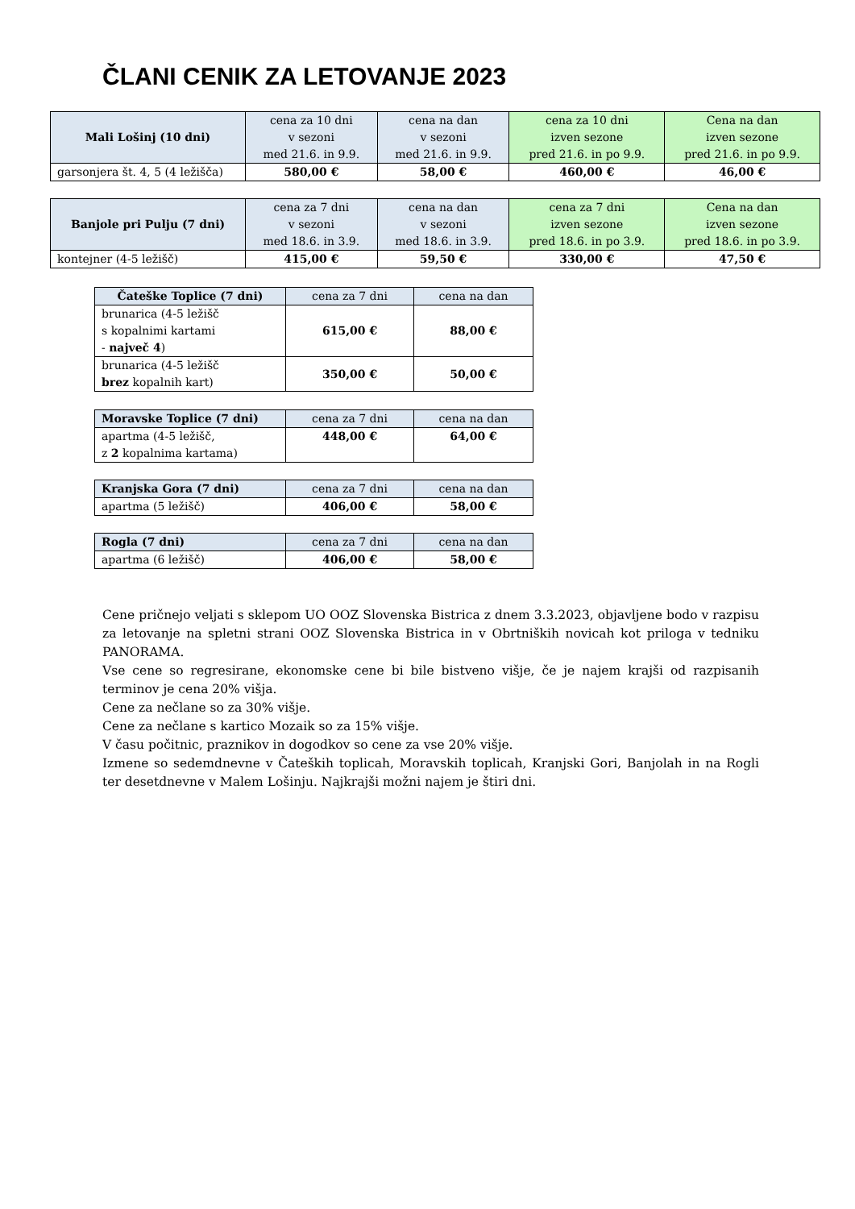ČLANI CENIK ZA LETOVANJE 2023
| Mali Lošinj (10 dni) | cena za 10 dni v sezoni med 21.6. in 9.9. | cena na dan v sezoni med 21.6. in 9.9. | cena za 10 dni izven sezone pred 21.6. in po 9.9. | Cena na dan izven sezone pred 21.6. in po 9.9. |
| --- | --- | --- | --- | --- |
| garsonjera št. 4, 5 (4 ležišča) | 580,00 € | 58,00 € | 460,00 € | 46,00 € |
| Banjole pri Pulju (7 dni) | cena za 7 dni v sezoni med 18.6. in 3.9. | cena na dan v sezoni med 18.6. in 3.9. | cena za 7 dni izven sezone pred 18.6. in po 3.9. | Cena na dan izven sezone pred 18.6. in po 3.9. |
| --- | --- | --- | --- | --- |
| kontejner (4-5 ležišč) | 415,00 € | 59,50 € | 330,00 € | 47,50 € |
| Čateške Toplice (7 dni) | cena za 7 dni | cena na dan |
| --- | --- | --- |
| brunarica (4-5 ležišč s kopalnimi kartami - največ 4 ) | 615,00 € | 88,00 € |
| brunarica (4-5 ležišč brez kopalnih kart) | 350,00 € | 50,00 € |
| Moravske Toplice (7 dni) | cena za 7 dni | cena na dan |
| --- | --- | --- |
| apartma (4-5 ležišč, z 2 kopalnima kartama) | 448,00 € | 64,00 € |
| Kranjska Gora (7 dni) | cena za 7 dni | cena na dan |
| --- | --- | --- |
| apartma (5 ležišč) | 406,00 € | 58,00 € |
| Rogla (7 dni) | cena za 7 dni | cena na dan |
| --- | --- | --- |
| apartma (6 ležišč) | 406,00 € | 58,00 € |
Cene pričnejo veljati s sklepom UO OOZ Slovenska Bistrica z dnem 3.3.2023, objavljene bodo v razpisu za letovanje na spletni strani OOZ Slovenska Bistrica in v Obrtniških novicah kot priloga v tedniku PANORAMA.
Vse cene so regresirane, ekonomske cene bi bile bistveno višje, če je najem krajši od razpisanih terminov je cena 20% višja.
Cene za nečlane so za 30% višje.
Cene za nečlane s kartico Mozaik so za 15% višje.
V času počitnic, praznikov in dogodkov so cene za vse 20% višje.
Izmene so sedemdnevne v Čateških toplicah, Moravskih toplicah, Kranjski Gori, Banjolah in na Rogli ter desetdnevne v Malem Lošinju. Najkrajši možni najem je štiri dni.